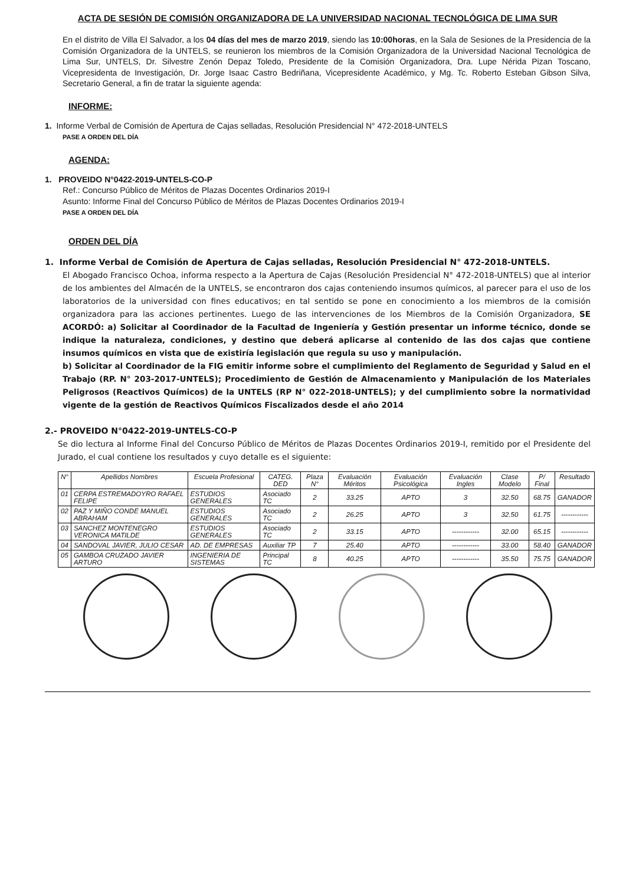ACTA DE SESIÓN DE COMISIÓN ORGANIZADORA DE LA UNIVERSIDAD NACIONAL TECNOLÓGICA DE LIMA SUR
En el distrito de Villa El Salvador, a los 04 días del mes de marzo 2019, siendo las 10:00horas, en la Sala de Sesiones de la Presidencia de la Comisión Organizadora de la UNTELS, se reunieron los miembros de la Comisión Organizadora de la Universidad Nacional Tecnológica de Lima Sur, UNTELS, Dr. Silvestre Zenón Depaz Toledo, Presidente de la Comisión Organizadora, Dra. Lupe Nérida Pizan Toscano, Vicepresidenta de Investigación, Dr. Jorge Isaac Castro Bedriñana, Vicepresidente Académico, y Mg. Tc. Roberto Esteban Gibson Silva, Secretario General, a fin de tratar la siguiente agenda:
INFORME:
1. Informe Verbal de Comisión de Apertura de Cajas selladas, Resolución Presidencial N° 472-2018-UNTELS
PASE A ORDEN DEL DÍA
AGENDA:
1. PROVEIDO N°0422-2019-UNTELS-CO-P
Ref.: Concurso Público de Méritos de Plazas Docentes Ordinarios 2019-I
Asunto: Informe Final del Concurso Público de Méritos de Plazas Docentes Ordinarios 2019-I
PASE A ORDEN DEL DÍA
ORDEN DEL DÍA
1. Informe Verbal de Comisión de Apertura de Cajas selladas, Resolución Presidencial N° 472-2018-UNTELS.
El Abogado Francisco Ochoa, informa respecto a la Apertura de Cajas (Resolución Presidencial N° 472-2018-UNTELS) que al interior de los ambientes del Almacén de la UNTELS, se encontraron dos cajas conteniendo insumos químicos, al parecer para el uso de los laboratorios de la universidad con fines educativos; en tal sentido se pone en conocimiento a los miembros de la comisión organizadora para las acciones pertinentes. Luego de las intervenciones de los Miembros de la Comisión Organizadora, SE ACORDÓ: a) Solicitar al Coordinador de la Facultad de Ingeniería y Gestión presentar un informe técnico, donde se indique la naturaleza, condiciones, y destino que deberá aplicarse al contenido de las dos cajas que contiene insumos químicos en vista que de existiría legislación que regula su uso y manipulación.
b) Solicitar al Coordinador de la FIG emitir informe sobre el cumplimiento del Reglamento de Seguridad y Salud en el Trabajo (RP. N° 203-2017-UNTELS); Procedimiento de Gestión de Almacenamiento y Manipulación de los Materiales Peligrosos (Reactivos Químicos) de la UNTELS (RP N° 022-2018-UNTELS); y del cumplimiento sobre la normatividad vigente de la gestión de Reactivos Químicos Fiscalizados desde el año 2014
2.- PROVEIDO N°0422-2019-UNTELS-CO-P
Se dio lectura al Informe Final del Concurso Público de Méritos de Plazas Docentes Ordinarios 2019-I, remitido por el Presidente del Jurado, el cual contiene los resultados y cuyo detalle es el siguiente:
| N° | Apellidos Nombres | Escuela Profesional | CATEG. DED | Plaza N° | Evaluación Méritos | Evaluación Psicológica | Evaluación Ingles | Clase Modelo | P/ Final | Resultado |
| --- | --- | --- | --- | --- | --- | --- | --- | --- | --- | --- |
| 01 | CERPA ESTREMADOYRO RAFAEL FELIPE | ESTUDIOS GENERALES | Asociado TC | 2 | 33.25 | APTO | 3 | 32.50 | 68.75 | GANADOR |
| 02 | PAZ Y MIÑO CONDE MANUEL ABRAHAM | ESTUDIOS GENERALES | Asociado TC | 2 | 26.25 | APTO | 3 | 32.50 | 61.75 | ------------ |
| 03 | SANCHEZ MONTENEGRO VERONICA MATILDE | ESTUDIOS GENERALES | Asociado TC | 2 | 33.15 | APTO | ------------ | 32.00 | 65.15 | ------------ |
| 04 | SANDOVAL JAVIER, JULIO CESAR | AD. DE EMPRESAS | Auxiliar TP | 7 | 25.40 | APTO | ------------ | 33.00 | 58.40 | GANADOR |
| 05 | GAMBOA CRUZADO JAVIER ARTURO | INGENIERIA DE SISTEMAS | Principal TC | 8 | 40.25 | APTO | ------------ | 35.50 | 75.75 | GANADOR |